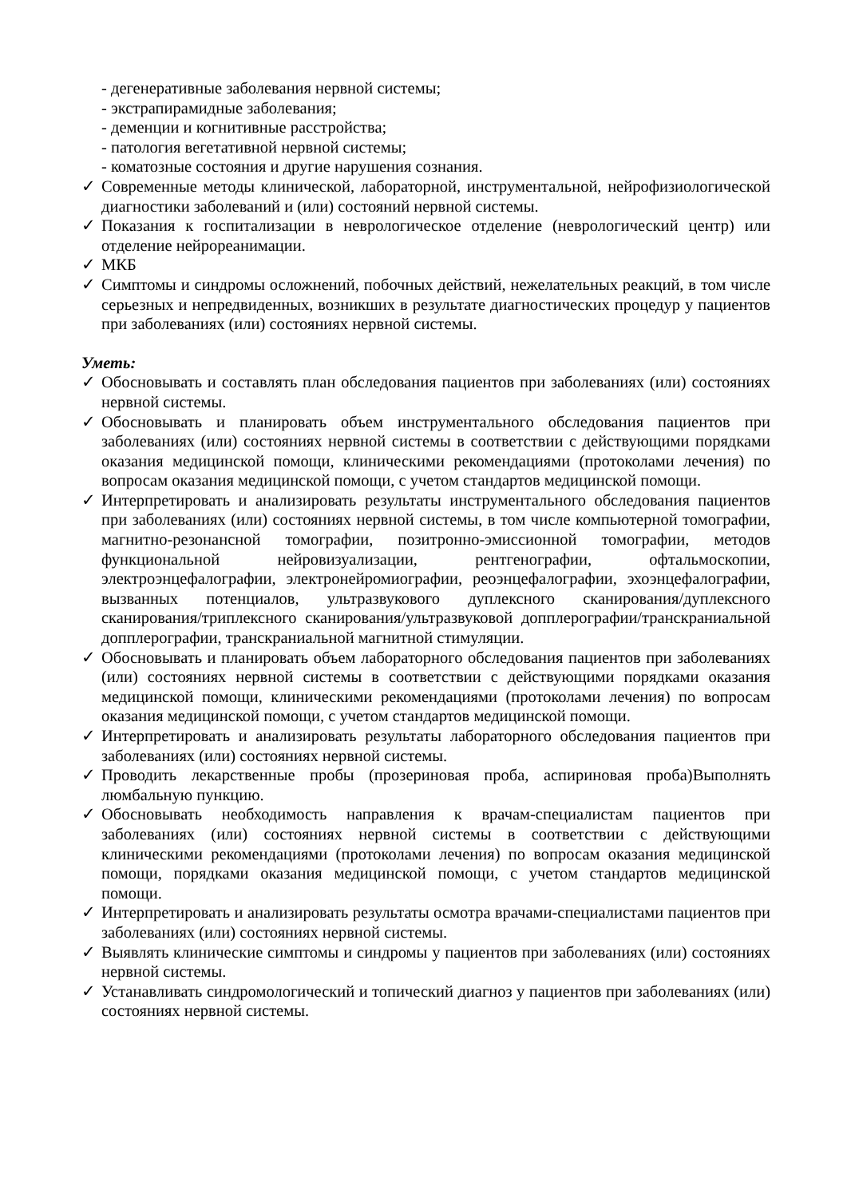- дегенеративные заболевания нервной системы;
- экстрапирамидные заболевания;
- деменции и когнитивные расстройства;
- патология вегетативной нервной системы;
- коматозные состояния и другие нарушения сознания.
✓ Современные методы клинической, лабораторной, инструментальной, нейрофизиологической диагностики заболеваний и (или) состояний нервной системы.
✓ Показания к госпитализации в неврологическое отделение (неврологический центр) или отделение нейрореанимации.
✓ МКБ
✓ Симптомы и синдромы осложнений, побочных действий, нежелательных реакций, в том числе серьезных и непредвиденных, возникших в результате диагностических процедур у пациентов при заболеваниях (или) состояниях нервной системы.
Уметь:
✓ Обосновывать и составлять план обследования пациентов при заболеваниях (или) состояниях нервной системы.
✓ Обосновывать и планировать объем инструментального обследования пациентов при заболеваниях (или) состояниях нервной системы в соответствии с действующими порядками оказания медицинской помощи, клиническими рекомендациями (протоколами лечения) по вопросам оказания медицинской помощи, с учетом стандартов медицинской помощи.
✓ Интерпретировать и анализировать результаты инструментального обследования пациентов при заболеваниях (или) состояниях нервной системы, в том числе компьютерной томографии, магнитно-резонансной томографии, позитронно-эмиссионной томографии, методов функциональной нейровизуализации, рентгенографии, офтальмоскопии, электроэнцефалографии, электронейромиографии, реоэнцефалографии, эхоэнцефалографии, вызванных потенциалов, ультразвукового дуплексного сканирования/дуплексного сканирования/триплексного сканирования/ультразвуковой допплерографии/транскраниальной допплерографии, транскраниальной магнитной стимуляции.
✓ Обосновывать и планировать объем лабораторного обследования пациентов при заболеваниях (или) состояниях нервной системы в соответствии с действующими порядками оказания медицинской помощи, клиническими рекомендациями (протоколами лечения) по вопросам оказания медицинской помощи, с учетом стандартов медицинской помощи.
✓ Интерпретировать и анализировать результаты лабораторного обследования пациентов при заболеваниях (или) состояниях нервной системы.
✓ Проводить лекарственные пробы (прозериновая проба, аспириновая проба)Выполнять люмбальную пункцию.
✓ Обосновывать необходимость направления к врачам-специалистам пациентов при заболеваниях (или) состояниях нервной системы в соответствии с действующими клиническими рекомендациями (протоколами лечения) по вопросам оказания медицинской помощи, порядками оказания медицинской помощи, с учетом стандартов медицинской помощи.
✓ Интерпретировать и анализировать результаты осмотра врачами-специалистами пациентов при заболеваниях (или) состояниях нервной системы.
✓ Выявлять клинические симптомы и синдромы у пациентов при заболеваниях (или) состояниях нервной системы.
✓ Устанавливать синдромологический и топический диагноз у пациентов при заболеваниях (или) состояниях нервной системы.